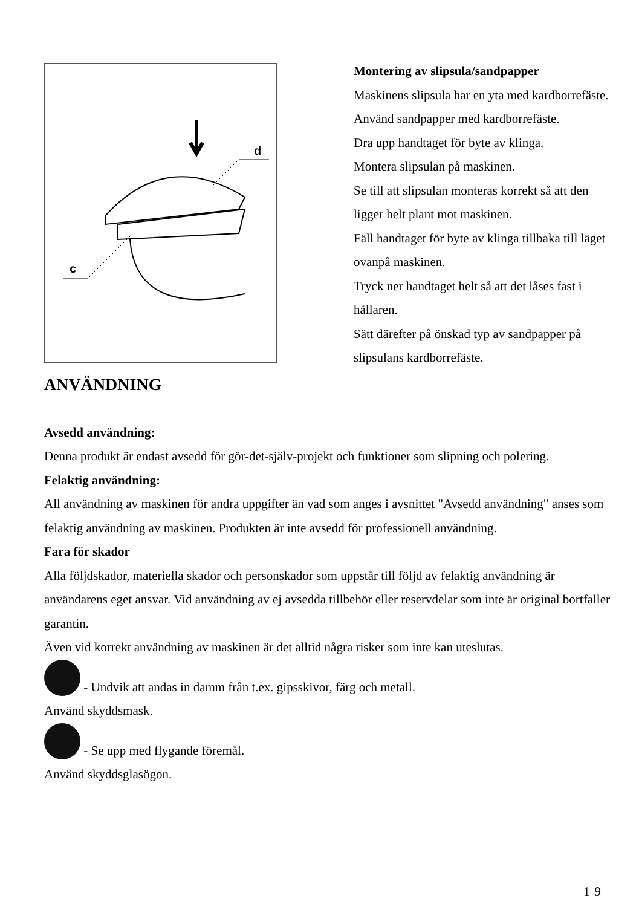d
c
Montering av slipsula/sandpapper
Maskinens slipsula har en yta med kardborrefäste.
Använd sandpapper med kardborrefäste.
Dra upp handtaget för byte av klinga.
Montera slipsulan på maskinen.
Se till att slipsulan monteras korrekt så att den ligger helt plant mot maskinen.
Fäll handtaget för byte av klinga tillbaka till läget ovanpå maskinen.
Tryck ner handtaget helt så att det låses fast i hållaren.
Sätt därefter på önskad typ av sandpapper på slipsulans kardborrefäste.
ANVÄNDNING
Avsedd användning:
Denna produkt är endast avsedd för gör-det-själv-projekt och funktioner som slipning och polering.
Felaktig användning:
All användning av maskinen för andra uppgifter än vad som anges i avsnittet "Avsedd användning" anses som felaktig användning av maskinen. Produkten är inte avsedd för professionell användning.
Fara för skador
Alla följdskador, materiella skador och personskador som uppstår till följd av felaktig användning är användarens eget ansvar. Vid användning av ej avsedda tillbehör eller reservdelar som inte är original bortfaller garantin.
Även vid korrekt användning av maskinen är det alltid några risker som inte kan uteslutas.
- Undvik att andas in damm från t.ex. gipsskivor, färg och metall.
Använd skyddsmask.
- Se upp med flygande föremål.
Använd skyddsglasögon.
19